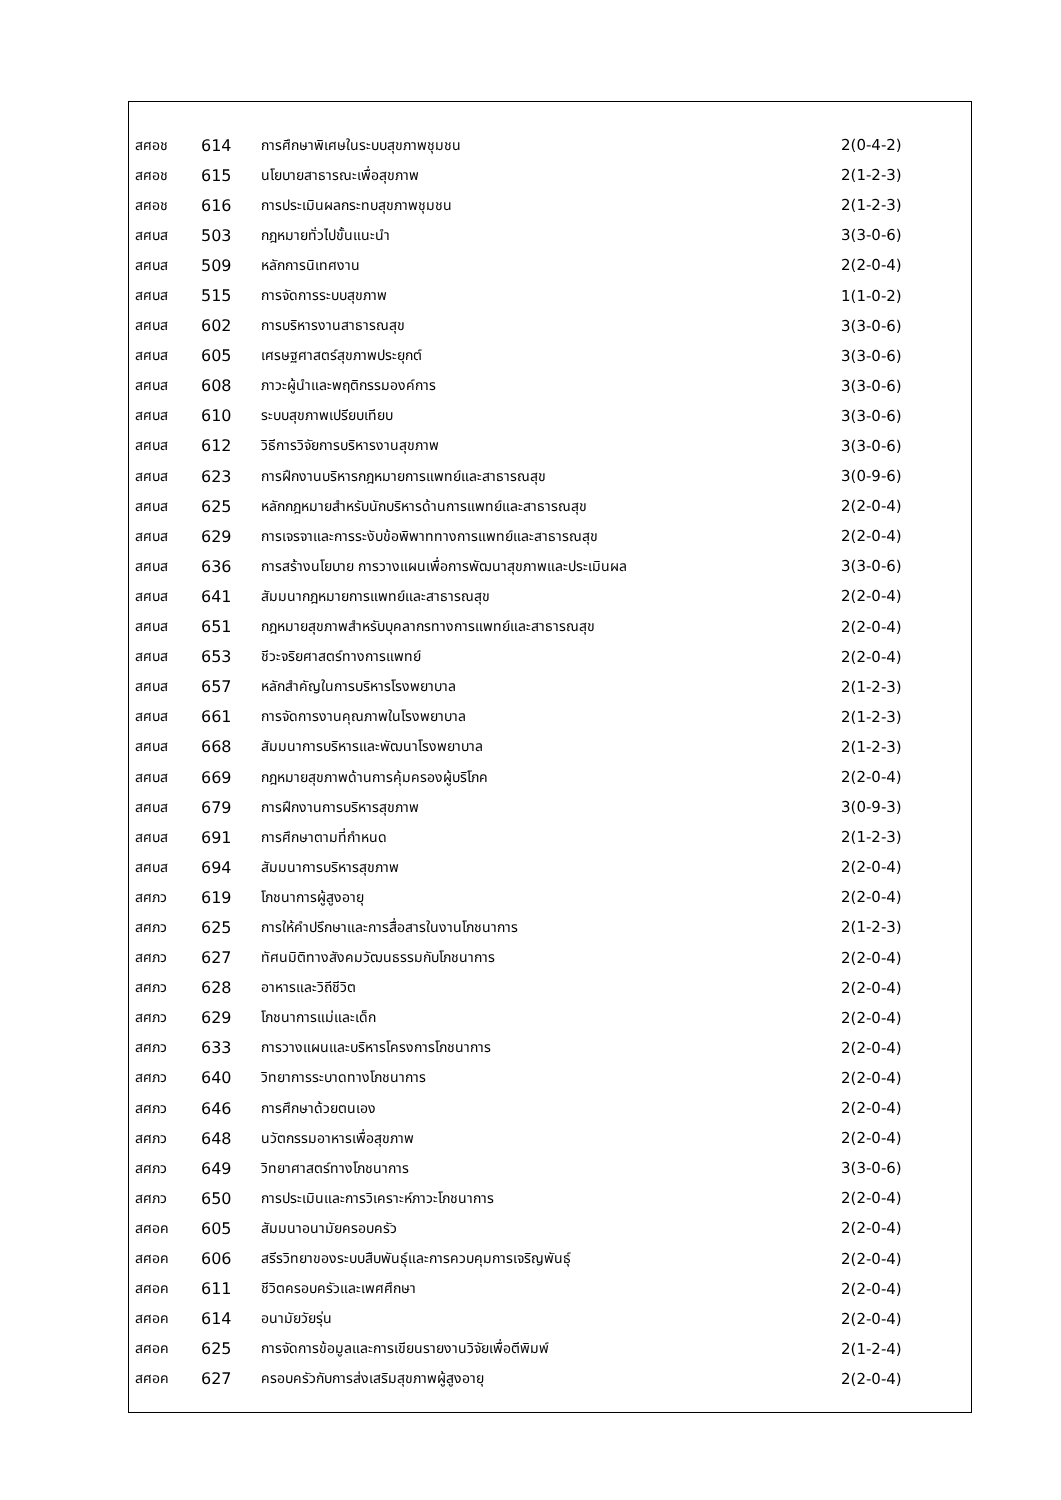| สศอช | 614 | การศึกษาพิเศษในระบบสุขภาพชุมชน | 2(0-4-2) |
| สศอช | 615 | นโยบายสาธารณะเพื่อสุขภาพ | 2(1-2-3) |
| สศอช | 616 | การประเมินผลกระทบสุขภาพชุมชน | 2(1-2-3) |
| สศบส | 503 | กฎหมายทั่วไปขั้นแนะนำ | 3(3-0-6) |
| สศบส | 509 | หลักการนิเทศงาน | 2(2-0-4) |
| สศบส | 515 | การจัดการระบบสุขภาพ | 1(1-0-2) |
| สศบส | 602 | การบริหารงานสาธารณสุข | 3(3-0-6) |
| สศบส | 605 | เศรษฐศาสตร์สุขภาพประยุกต์ | 3(3-0-6) |
| สศบส | 608 | ภาวะผู้นำและพฤติกรรมองค์การ | 3(3-0-6) |
| สศบส | 610 | ระบบสุขภาพเปรียบเทียบ | 3(3-0-6) |
| สศบส | 612 | วิธีการวิจัยการบริหารงานสุขภาพ | 3(3-0-6) |
| สศบส | 623 | การฝึกงานบริหารกฎหมายการแพทย์และสาธารณสุข | 3(0-9-6) |
| สศบส | 625 | หลักกฎหมายสำหรับนักบริหารด้านการแพทย์และสาธารณสุข | 2(2-0-4) |
| สศบส | 629 | การเจรจาและการระงับข้อพิพาททางการแพทย์และสาธารณสุข | 2(2-0-4) |
| สศบส | 636 | การสร้างนโยบาย การวางแผนเพื่อการพัฒนาสุขภาพและประเมินผล | 3(3-0-6) |
| สศบส | 641 | สัมมนากฎหมายการแพทย์และสาธารณสุข | 2(2-0-4) |
| สศบส | 651 | กฎหมายสุขภาพสำหรับบุคลากรทางการแพทย์และสาธารณสุข | 2(2-0-4) |
| สศบส | 653 | ชีวะจริยศาสตร์ทางการแพทย์ | 2(2-0-4) |
| สศบส | 657 | หลักสำคัญในการบริหารโรงพยาบาล | 2(1-2-3) |
| สศบส | 661 | การจัดการงานคุณภาพในโรงพยาบาล | 2(1-2-3) |
| สศบส | 668 | สัมมนาการบริหารและพัฒนาโรงพยาบาล | 2(1-2-3) |
| สศบส | 669 | กฎหมายสุขภาพด้านการคุ้มครองผู้บริโภค | 2(2-0-4) |
| สศบส | 679 | การฝึกงานการบริหารสุขภาพ | 3(0-9-3) |
| สศบส | 691 | การศึกษาตามที่กำหนด | 2(1-2-3) |
| สศบส | 694 | สัมมนาการบริหารสุขภาพ | 2(2-0-4) |
| สศภว | 619 | โภชนาการผู้สูงอายุ | 2(2-0-4) |
| สศภว | 625 | การให้คำปรึกษาและการสื่อสารในงานโภชนาการ | 2(1-2-3) |
| สศภว | 627 | ทัศนมิติทางสังคมวัฒนธรรมกับโภชนาการ | 2(2-0-4) |
| สศภว | 628 | อาหารและวิถีชีวิต | 2(2-0-4) |
| สศภว | 629 | โภชนาการแม่และเด็ก | 2(2-0-4) |
| สศภว | 633 | การวางแผนและบริหารโครงการโภชนาการ | 2(2-0-4) |
| สศภว | 640 | วิทยาการระบาดทางโภชนาการ | 2(2-0-4) |
| สศภว | 646 | การศึกษาด้วยตนเอง | 2(2-0-4) |
| สศภว | 648 | นวัตกรรมอาหารเพื่อสุขภาพ | 2(2-0-4) |
| สศภว | 649 | วิทยาศาสตร์ทางโภชนาการ | 3(3-0-6) |
| สศภว | 650 | การประเมินและการวิเคราะห์ภาวะโภชนาการ | 2(2-0-4) |
| สศอค | 605 | สัมมนาอนามัยครอบครัว | 2(2-0-4) |
| สศอค | 606 | สรีรวิทยาของระบบสืบพันธุ์และการควบคุมการเจริญพันธุ์ | 2(2-0-4) |
| สศอค | 611 | ชีวิตครอบครัวและเพศศึกษา | 2(2-0-4) |
| สศอค | 614 | อนามัยวัยรุ่น | 2(2-0-4) |
| สศอค | 625 | การจัดการข้อมูลและการเขียนรายงานวิจัยเพื่อตีพิมพ์ | 2(1-2-4) |
| สศอค | 627 | ครอบครัวกับการส่งเสริมสุขภาพผู้สูงอายุ | 2(2-0-4) |